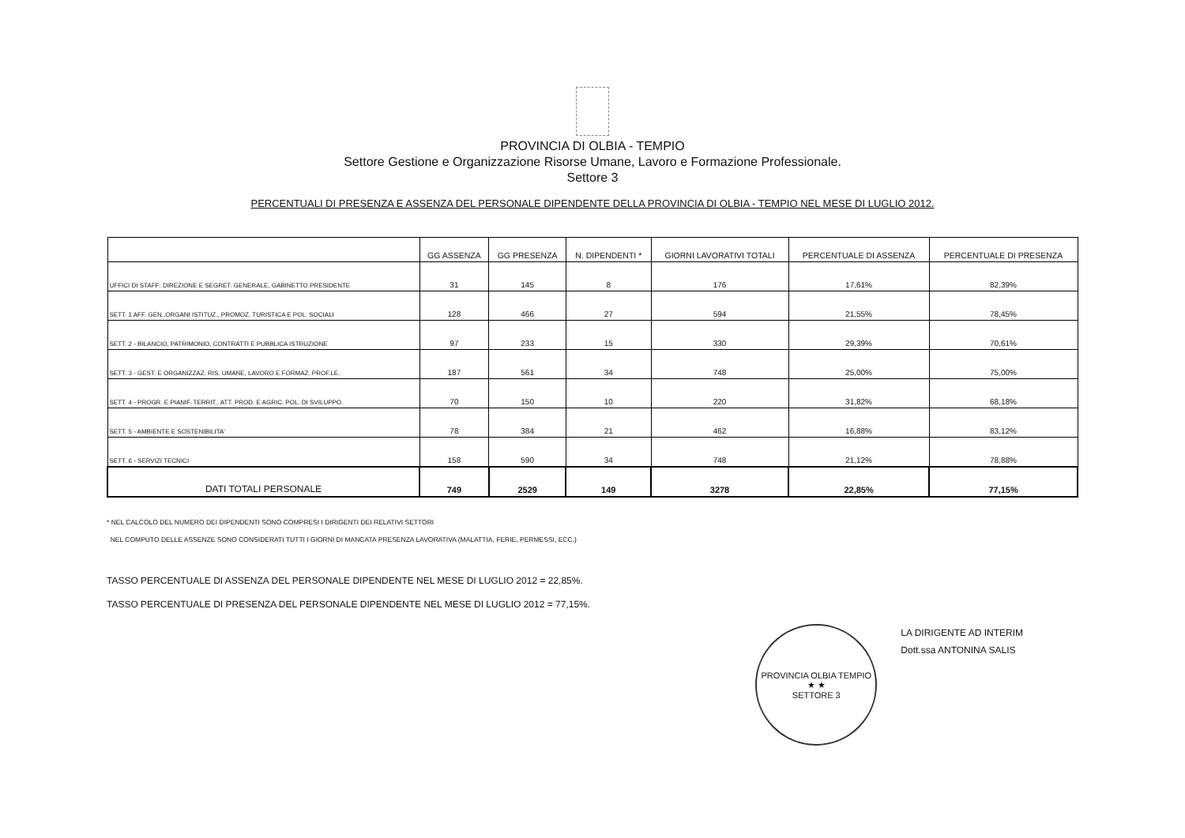PROVINCIA DI OLBIA - TEMPIO
Settore Gestione e Organizzazione Risorse Umane, Lavoro e Formazione Professionale.
Settore 3
PERCENTUALI DI PRESENZA E ASSENZA DEL PERSONALE DIPENDENTE DELLA PROVINCIA DI OLBIA - TEMPIO NEL MESE DI LUGLIO 2012.
| | GG ASSENZA | GG PRESENZA | N. DIPENDENTI * | GIORNI LAVORATIVI TOTALI | PERCENTUALE DI ASSENZA | PERCENTUALE DI PRESENZA |
| --- | --- | --- | --- | --- | --- | --- |
| UFFICI DI STAFF: DIREZIONE E SEGRET. GENERALE, GABINETTO PRESIDENTE | 31 | 145 | 8 | 176 | 17,61% | 82,39% |
| SETT. 1 AFF. GEN.,ORGANI ISTITUZ., PROMOZ. TURISTICA E POL. SOCIALI | 128 | 466 | 27 | 594 | 21,55% | 78,45% |
| SETT. 2 - BILANCIO, PATRIMONIO, CONTRATTI E PUBBLICA ISTRUZIONE | 97 | 233 | 15 | 330 | 29,39% | 70,61% |
| SETT. 3 - GEST. E ORGANIZZAZ. RIS. UMANE, LAVORO E FORMAZ. PROF.LE. | 187 | 561 | 34 | 748 | 25,00% | 75,00% |
| SETT. 4 - PROGR. E PIANIF. TERRIT., ATT. PROD. E AGRIC. POL. DI SVILUPPO. | 70 | 150 | 10 | 220 | 31,82% | 68,18% |
| SETT. 5 - AMBIENTE E SOSTENIBILITA' | 78 | 384 | 21 | 462 | 16,88% | 83,12% |
| SETT. 6 - SERVIZI TECNICI | 158 | 590 | 34 | 748 | 21,12% | 78,88% |
| DATI TOTALI PERSONALE | 749 | 2529 | 149 | 3278 | 22,85% | 77,15% |
* NEL CALCOLO DEL NUMERO DEI DIPENDENTI SONO COMPRESI I DIRIGENTI DEI RELATIVI SETTORI
NEL COMPUTO DELLE ASSENZE SONO CONSIDERATI TUTTI I GIORNI DI MANCATA PRESENZA LAVORATIVA (MALATTIA, FERIE, PERMESSI, ECC.)
TASSO PERCENTUALE DI ASSENZA DEL PERSONALE DIPENDENTE NEL MESE DI LUGLIO 2012 = 22,85%.
TASSO PERCENTUALE DI PRESENZA DEL PERSONALE DIPENDENTE NEL MESE DI LUGLIO 2012 = 77,15%.
PROVINCIA OLBIA TEMPIO
★ ★
SETTORE 3
LA DIRIGENTE AD INTERIM
Dott.ssa ANTONINA SALIS